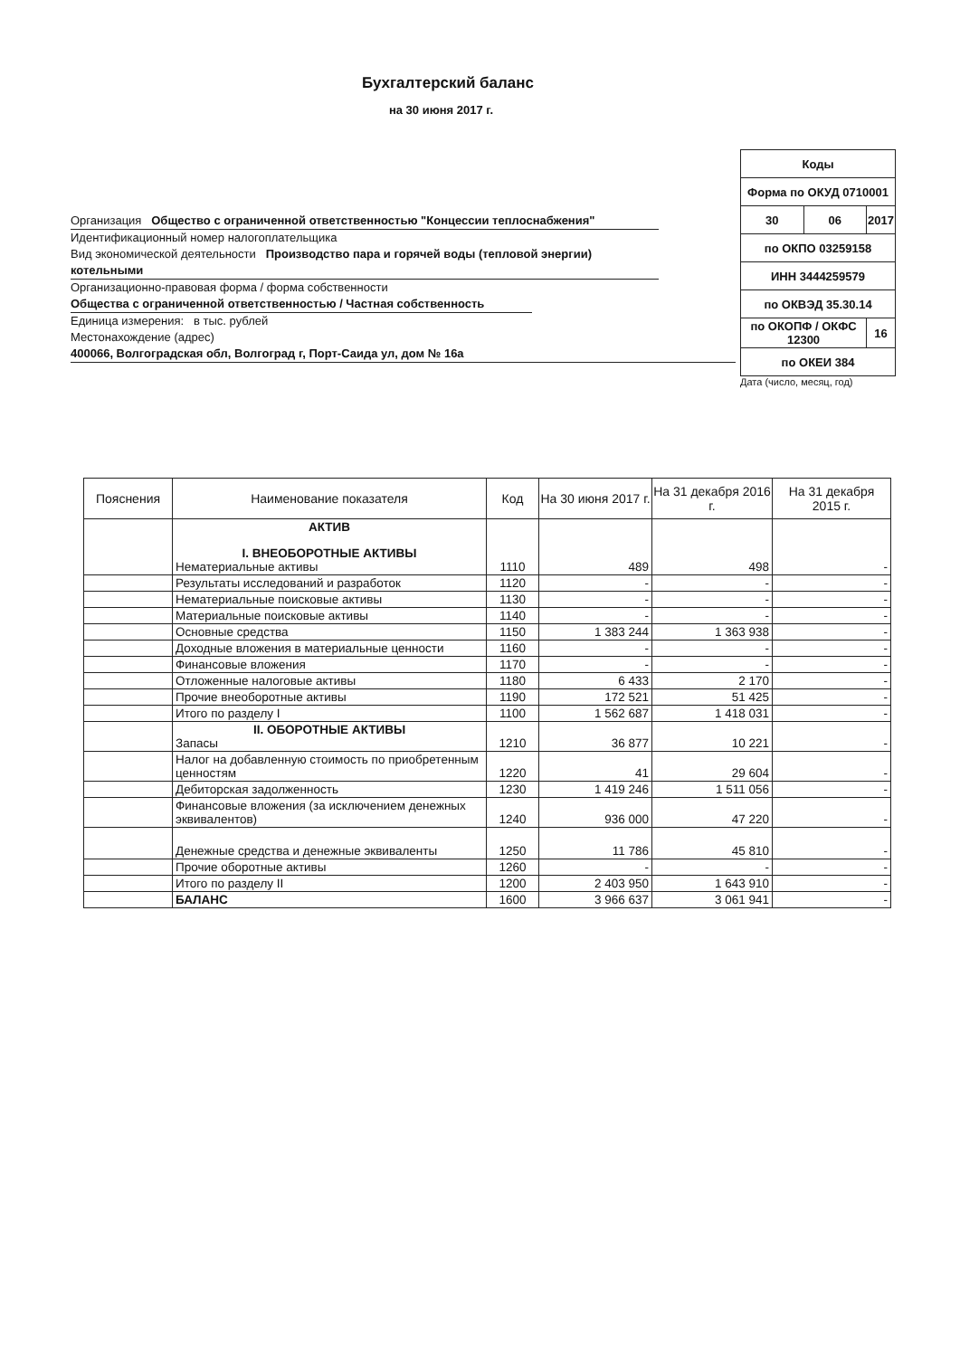Бухгалтерский баланс
на 30 июня 2017 г.
Организация Общество с ограниченной ответственностью "Концессии теплоснабжения"
Идентификационный номер налогоплательщика
Вид экономической деятельности Производство пара и горячей воды (тепловой энергии) котельными
Организационно-правовая форма / форма собственности
Общества с ограниченной ответственностью / Частная собственность
Единица измерения: в тыс. рублей
Местонахождение (адрес)
400066, Волгоградская обл, Волгоград г, Порт-Саида ул, дом № 16а
| Коды | | |
| Форма по ОКУД 0710001 | | |
| 30 | 06 | 2017 |
| по ОКПО 03259158 | | |
| ИНН 3444259579 | | |
| по ОКВЭД 35.30.14 | | |
| по ОКОПФ / ОКФС 12300 | | 16 |
| по ОКЕИ 384 | | |
Дата (число, месяц, год)
| Пояснения | Наименование показателя | Код | На 30 июня 2017 г. | На 31 декабря 2016 г. | На 31 декабря 2015 г. |
| --- | --- | --- | --- | --- | --- |
| | АКТИВ I. ВНЕОБОРОТНЫЕ АКТИВЫ Нематериальные активы | 1110 | 489 | 498 | - |
| | Результаты исследований и разработок | 1120 | - | - | - |
| | Нематериальные поисковые активы | 1130 | - | - | - |
| | Материальные поисковые активы | 1140 | - | - | - |
| | Основные средства | 1150 | 1 383 244 | 1 363 938 | - |
| | Доходные вложения в материальные ценности | 1160 | - | - | - |
| | Финансовые вложения | 1170 | - | - | - |
| | Отложенные налоговые активы | 1180 | 6 433 | 2 170 | - |
| | Прочие внеоборотные активы | 1190 | 172 521 | 51 425 | - |
| | Итого по разделу I | 1100 | 1 562 687 | 1 418 031 | - |
| | II. ОБОРОТНЫЕ АКТИВЫ Запасы | 1210 | 36 877 | 10 221 | - |
| | Налог на добавленную стоимость по приобретенным ценностям | 1220 | 41 | 29 604 | - |
| | Дебиторская задолженность | 1230 | 1 419 246 | 1 511 056 | - |
| | Финансовые вложения (за исключением денежных эквивалентов) | 1240 | 936 000 | 47 220 | - |
| | Денежные средства и денежные эквиваленты | 1250 | 11 786 | 45 810 | - |
| | Прочие оборотные активы | 1260 | - | - | - |
| | Итого по разделу II | 1200 | 2 403 950 | 1 643 910 | - |
| | БАЛАНС | 1600 | 3 966 637 | 3 061 941 | - |